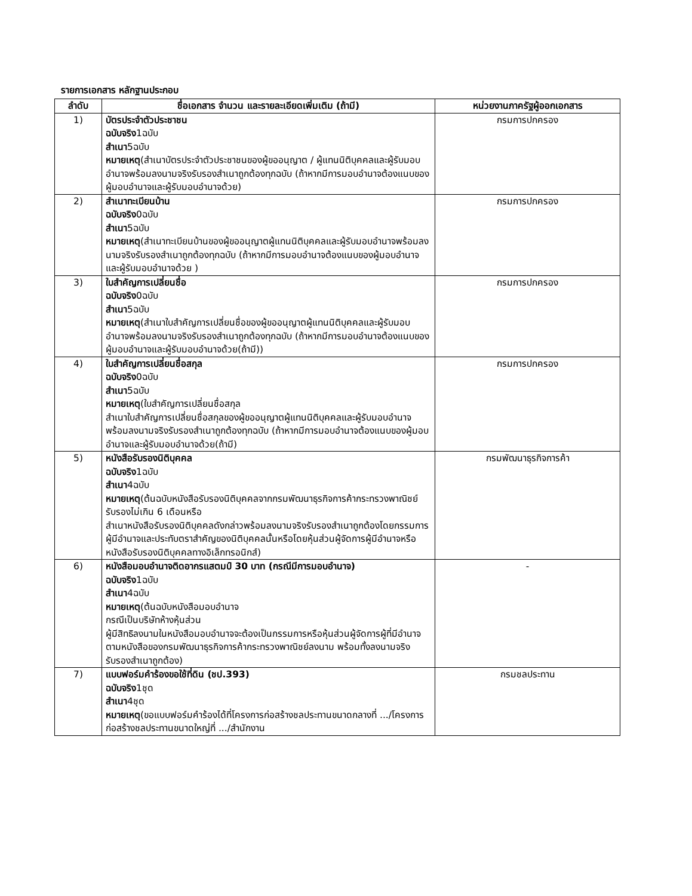รายการเอกสาร หลักฐานประกอบ
| ลำดับ | ชื่อเอกสาร จำนวน และรายละเอียดเพิ่มเติม (ถ้ามี) | หน่วยงานภาครัฐผู้ออกเอกสาร |
| --- | --- | --- |
| 1) | บัตรประจำตัวประชาชน ฉบับจริง 1ฉบับ สำเนา 5ฉบับ หมายเหตุ (สำเนาบัตรประจำตัวประชาชนของผู้ขออนุญาต / ผู้แทนนิติบุคคลและผู้รับมอบอำนาจพร้อมลงนามจริงรับรองสำเนาถูกต้องทุกฉบับ (ถ้าหากมีการมอบอำนาจต้องแนบของผู้มอบอำนาจและผู้รับมอบอำนาจด้วย) | กรมการปกครอง |
| 2) | สำเนาทะเบียนบ้าน ฉบับจริง 0ฉบับ สำเนา 5ฉบับ หมายเหตุ (สำเนาทะเบียนบ้านของผู้ขออนุญาตผู้แทนนิติบุคคลและผู้รับมอบอำนาจพร้อมลงนามจริงรับรองสำเนาถูกต้องทุกฉบับ (ถ้าหากมีการมอบอำนาจต้องแนบของผู้มอบอำนาจและผู้รับมอบอำนาจด้วย ) | กรมการปกครอง |
| 3) | ใบสำคัญการเปลี่ยนชื่อ ฉบับจริง 0ฉบับ สำเนา 5ฉบับ หมายเหตุ (สำเนาใบสำคัญการเปลี่ยนชื่อของผู้ขออนุญาตผู้แทนนิติบุคคลและผู้รับมอบอำนาจพร้อมลงนามจริงรับรองสำเนาถูกต้องทุกฉบับ (ถ้าหากมีการมอบอำนาจต้องแนบของผู้มอบอำนาจและผู้รับมอบอำนาจด้วย(ถ้ามี)) | กรมการปกครอง |
| 4) | ใบสำคัญการเปลี่ยนชื่อสกุล ฉบับจริง 0ฉบับ สำเนา 5ฉบับ หมายเหตุ (ใบสำคัญการเปลี่ยนชื่อสกุล สำเนาใบสำคัญการเปลี่ยนชื่อสกุลของผู้ขออนุญาตผู้แทนนิติบุคคลและผู้รับมอบอำนาจพร้อมลงนามจริงรับรองสำเนาถูกต้องทุกฉบับ (ถ้าหากมีการมอบอำนาจต้องแนบของผู้มอบอำนาจและผู้รับมอบอำนาจด้วย(ถ้ามี) | กรมการปกครอง |
| 5) | หนังสือรับรองนิติบุคคล ฉบับจริง 1ฉบับ สำเนา 4ฉบับ หมายเหตุ (ต้นฉบับหนังสือรับรองนิติบุคคลจากกรมพัฒนาธุรกิจการค้ากระทรวงพาณิชย์รับรองไม่เกิน 6 เดือนหรือ สำเนาหนังสือรับรองนิติบุคคลดังกล่าวพร้อมลงนามจริงรับรองสำเนาถูกต้องโดยกรรมการผู้มีอำนาจและประทับตราสำคัญของนิติบุคคลนั้นหรือโดยหุ้นส่วนผู้จัดการผู้มีอำนาจหรือหนังสือรับรองนิติบุคคลทางอิเล็กทรอนิกส์) | กรมพัฒนาธุรกิจการค้า |
| 6) | หนังสือมอบอำนาจติดอากรแสตมป์ 30 บาท (กรณีมีการมอบอำนาจ) ฉบับจริง 1ฉบับ สำเนา 4ฉบับ หมายเหตุ (ต้นฉบับหนังสือมอบอำนาจ กรณีเป็นบริษัทห้างหุ้นส่วน ผู้มีสิทธิลงนามในหนังสือมอบอำนาจจะต้องเป็นกรรมการหรือหุ้นส่วนผู้จัดการผู้ที่มีอำนาจตามหนังสือของกรมพัฒนาธุรกิจการค้ากระทรวงพาณิชย์ลงนาม พร้อมทั้งลงนามจริงรับรองสำเนาถูกต้อง) | - |
| 7) | แบบฟอร์มคำร้องขอใช้ที่ดิน (ชป.393) ฉบับจริง 1ชุด สำเนา 4ชุด หมายเหตุ (ขอแบบฟอร์มคำร้องได้ที่โครงการก่อสร้างชลประทานขนาดกลางที่ .../โครงการก่อสร้างชลประทานขนาดใหญ่ที่ .../สำนักงาน | กรมชลประทาน |